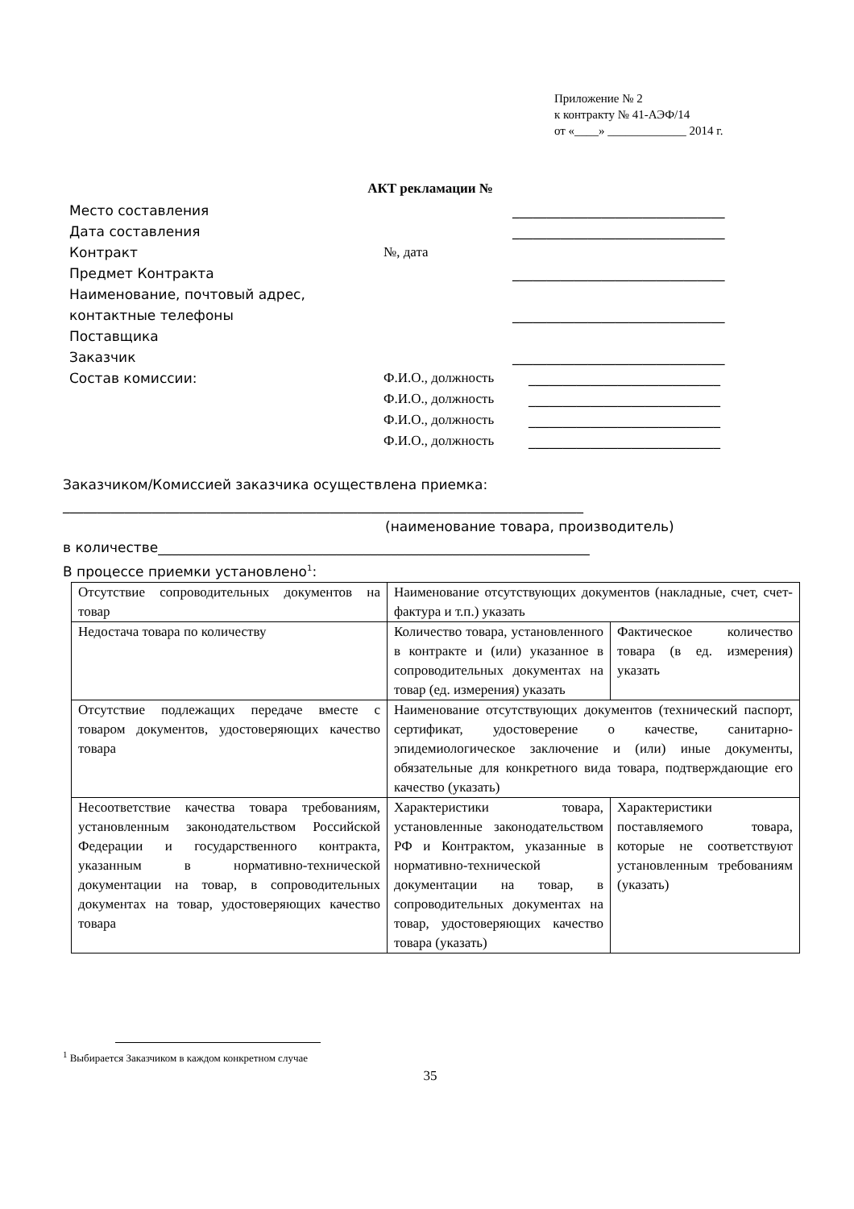Приложение № 2
к контракту № 41-АЭФ/14
от «____» _____________ 2014 г.
АКТ рекламации №
Место составления _______________________________
Дата составления _______________________________
Контракт №, дата
Предмет Контракта _______________________________
Наименование, почтовый адрес,
контактные телефоны
Поставщика
_______________________________
Заказчик _______________________________
Состав комиссии: Ф.И.О., должность
Ф.И.О., должность
Ф.И.О., должность
Ф.И.О., должность
____________________________
____________________________
____________________________
____________________________
Заказчиком/Комиссией заказчика осуществлена приемка:
____________________________________________________________________________
(наименование товара, производитель)
в количестве_______________________________________________________________
В процессе приемки установлено<sup>1</sup>:
| Отсутствие сопроводительных документов на товар | Наименование отсутствующих документов (накладные, счет, счет-фактура и т.п.) указать | |
| Недостача товара по количеству | Количество товара, установленного в контракте и (или) указанное в сопроводительных документах на товар (ед. измерения) указать | Фактическое количество товара (в ед. измерения) указать |
| Отсутствие подлежащих передаче вместе с товаром документов, удостоверяющих качество товара | Наименование отсутствующих документов (технический паспорт, сертификат, удостоверение о качестве, санитарно-эпидемиологическое заключение и (или) иные документы, обязательные для конкретного вида товара, подтверждающие его качество (указать) | |
| Несоответствие качества товара требованиям, установленным законодательством Российской Федерации и государственного контракта, указанным в нормативно-технической документации на товар, в сопроводительных документах на товар, удостоверяющих качество товара | Характеристики товара, установленные законодательством РФ и Контрактом, указанные в нормативно-технической документации на товар, в сопроводительных документах на товар, удостоверяющих качество товара (указать) | Характеристики поставляемого товара, которые не соответствуют установленным требованиям (указать) |
<sup>1</sup> Выбирается Заказчиком в каждом конкретном случае
35